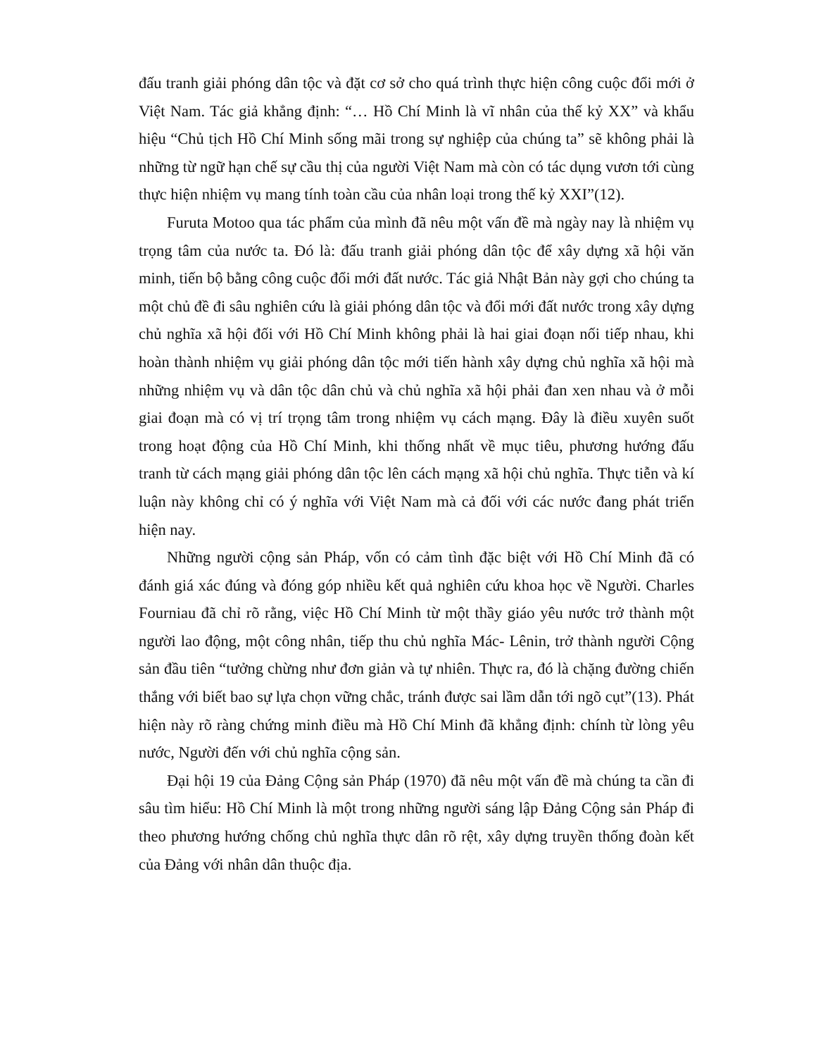đấu tranh giải phóng dân tộc và đặt cơ sở cho quá trình thực hiện công cuộc đổi mới ở Việt Nam. Tác giả khẳng định: “… Hồ Chí Minh là vĩ nhân của thế kỷ XX” và khẩu hiệu “Chủ tịch Hồ Chí Minh sống mãi trong sự nghiệp của chúng ta” sẽ không phải là những từ ngữ hạn chế sự cầu thị của người Việt Nam mà còn có tác dụng vươn tới cùng thực hiện nhiệm vụ mang tính toàn cầu của nhân loại trong thế kỷ XXI”(12).
Furuta Motoo qua tác phẩm của mình đã nêu một vấn đề mà ngày nay là nhiệm vụ trọng tâm của nước ta. Đó là: đấu tranh giải phóng dân tộc để xây dựng xã hội văn minh, tiến bộ bằng công cuộc đổi mới đất nước. Tác giả Nhật Bản này gợi cho chúng ta một chủ đề đi sâu nghiên cứu là giải phóng dân tộc và đổi mới đất nước trong xây dựng chủ nghĩa xã hội đối với Hồ Chí Minh không phải là hai giai đoạn nối tiếp nhau, khi hoàn thành nhiệm vụ giải phóng dân tộc mới tiến hành xây dựng chủ nghĩa xã hội mà những nhiệm vụ và dân tộc dân chủ và chủ nghĩa xã hội phải đan xen nhau và ở mỗi giai đoạn mà có vị trí trọng tâm trong nhiệm vụ cách mạng. Đây là điều xuyên suốt trong hoạt động của Hồ Chí Minh, khi thống nhất về mục tiêu, phương hướng đấu tranh từ cách mạng giải phóng dân tộc lên cách mạng xã hội chủ nghĩa. Thực tiễn và kí luận này không chỉ có ý nghĩa với Việt Nam mà cả đối với các nước đang phát triển hiện nay.
Những người cộng sản Pháp, vốn có cảm tình đặc biệt với Hồ Chí Minh đã có đánh giá xác đúng và đóng góp nhiều kết quả nghiên cứu khoa học về Người. Charles Fourniau đã chỉ rõ rằng, việc Hồ Chí Minh từ một thầy giáo yêu nước trở thành một người lao động, một công nhân, tiếp thu chủ nghĩa Mác- Lênin, trở thành người Cộng sản đầu tiên “tưởng chừng như đơn giản và tự nhiên. Thực ra, đó là chặng đường chiến thắng với biết bao sự lựa chọn vững chắc, tránh được sai lầm dẫn tới ngõ cụt”(13). Phát hiện này rõ ràng chứng minh điều mà Hồ Chí Minh đã khẳng định: chính từ lòng yêu nước, Người đến với chủ nghĩa cộng sản.
Đại hội 19 của Đảng Cộng sản Pháp (1970) đã nêu một vấn đề mà chúng ta cần đi sâu tìm hiểu: Hồ Chí Minh là một trong những người sáng lập Đảng Cộng sản Pháp đi theo phương hướng chống chủ nghĩa thực dân rõ rệt, xây dựng truyền thống đoàn kết của Đảng với nhân dân thuộc địa.